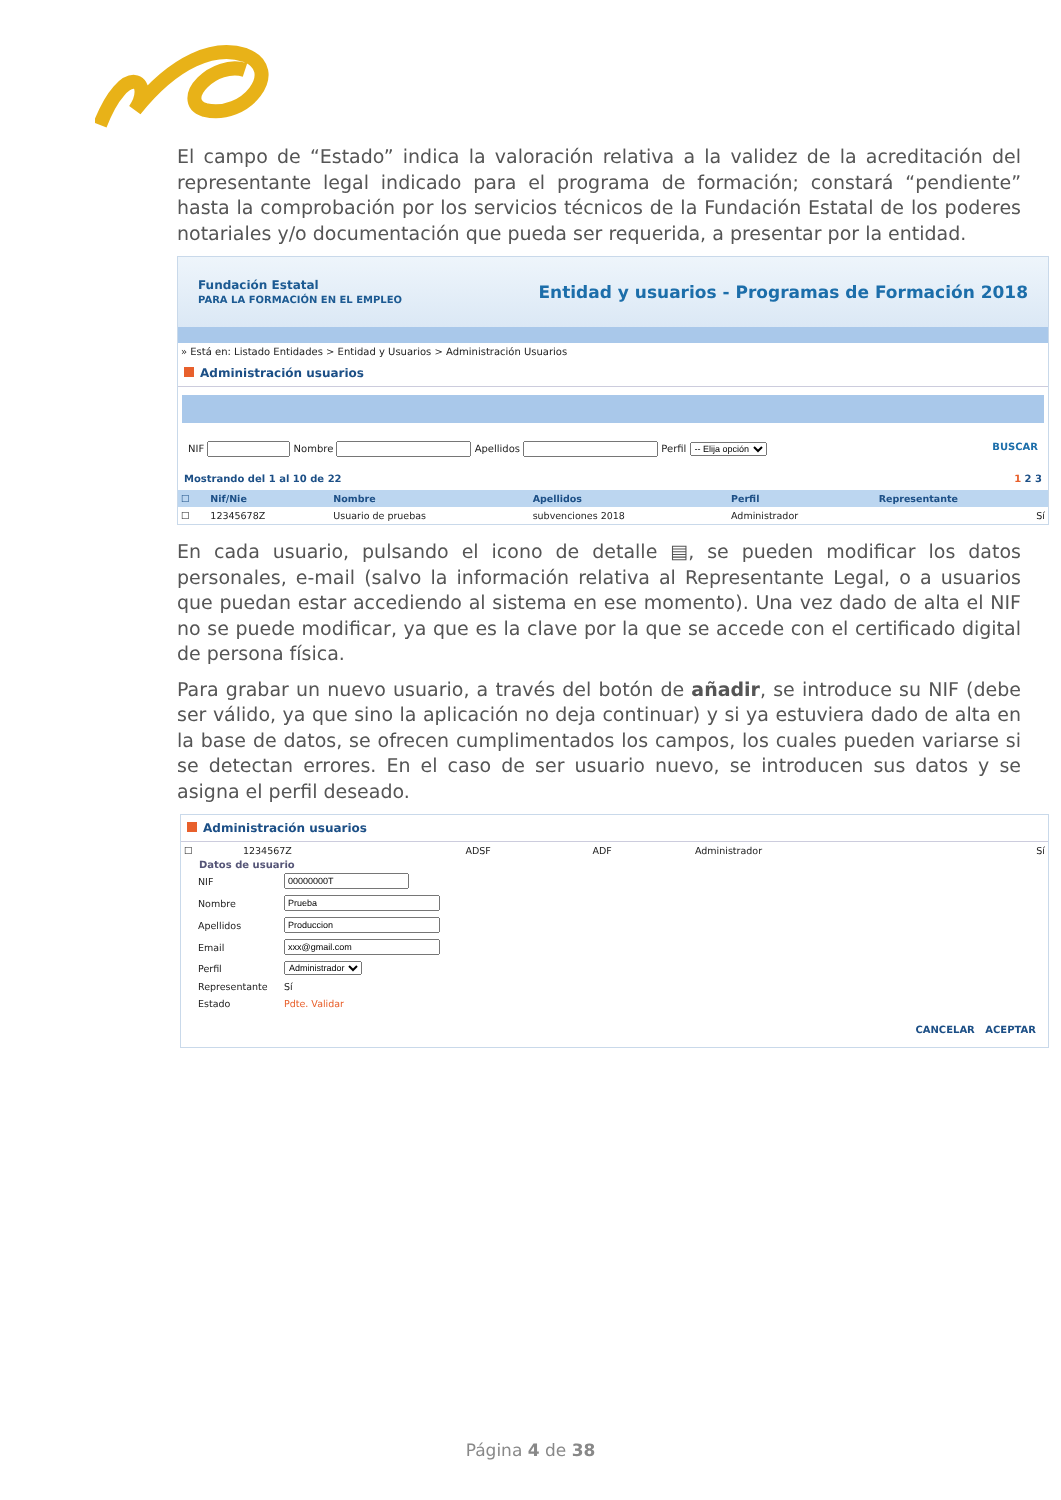El campo de “Estado” indica la valoración relativa a la validez de la acreditación del representante legal indicado para el programa de formación; constará “pendiente” hasta la comprobación por los servicios técnicos de la Fundación Estatal de los poderes notariales y/o documentación que pueda ser requerida, a presentar por la entidad.
Fundación Estatal
PARA LA FORMACIÓN EN EL EMPLEO
Entidad y usuarios - Programas de Formación 2018
» Está en: Listado Entidades > Entidad y Usuarios > Administración Usuarios
Administración usuarios
NIF Nombre Apellidos Perfil -- Elija opción BUSCAR
Mostrando del 1 al 10 de 22 1 2 3
| ☐ | Nif/Nie | Nombre | Apellidos | Perfil | Representante |
| --- | --- | --- | --- | --- | --- |
| ☐ | 12345678Z | Usuario de pruebas | subvenciones 2018 | Administrador | Sí |
En cada usuario, pulsando el icono de detalle ▤, se pueden modificar los datos personales, e-mail (salvo la información relativa al Representante Legal, o a usuarios que puedan estar accediendo al sistema en ese momento). Una vez dado de alta el NIF no se puede modificar, ya que es la clave por la que se accede con el certificado digital de persona física.
Para grabar un nuevo usuario, a través del botón de añadir, se introduce su NIF (debe ser válido, ya que sino la aplicación no deja continuar) y si ya estuviera dado de alta en la base de datos, se ofrecen cumplimentados los campos, los cuales pueden variarse si se detectan errores. En el caso de ser usuario nuevo, se introducen sus datos y se asigna el perfil deseado.
Administración usuarios
| ☐ | 1234567Z | ADSF | ADF | Administrador | Sí |
Datos de usuario
| NIF | |
| Nombre | |
| Apellidos | |
| Email | |
| Perfil | Administrador |
| Representante | Sí |
| Estado | Pdte. Validar |
CANCELAR ACEPTAR
Página 4 de 38